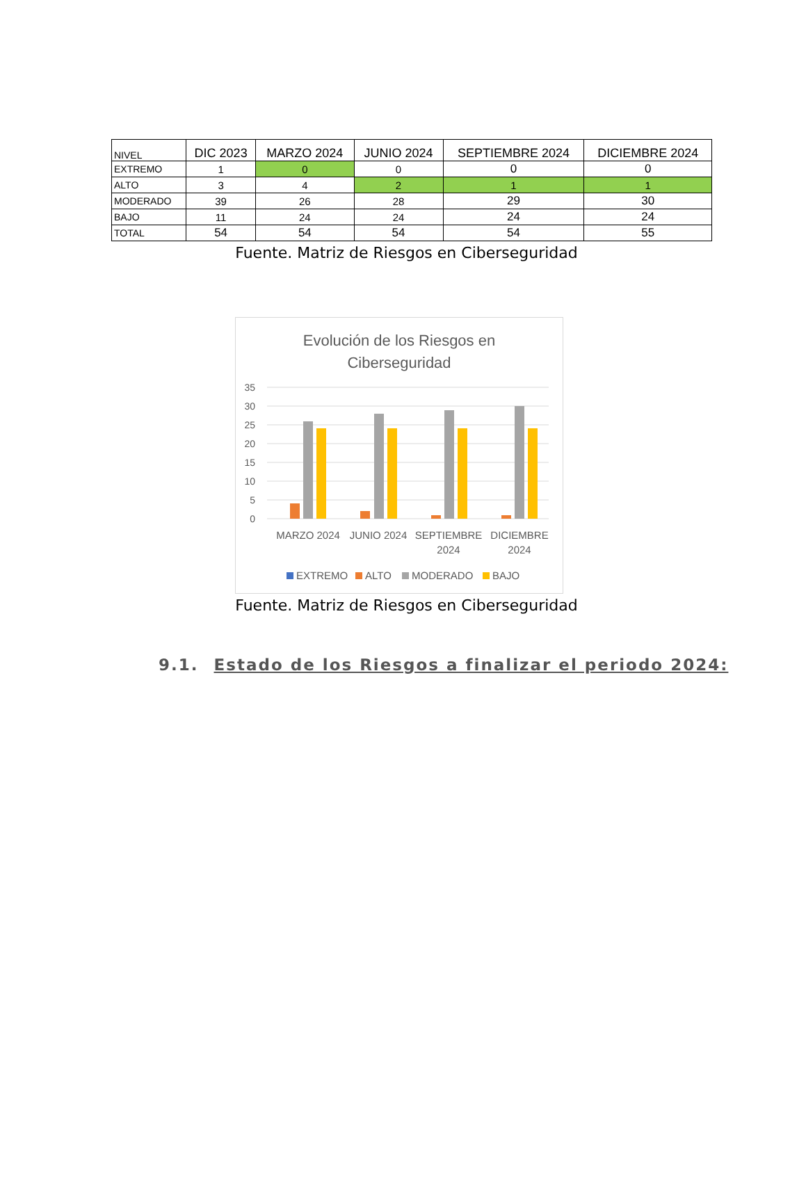| NIVEL | DIC 2023 | MARZO 2024 | JUNIO 2024 | SEPTIEMBRE 2024 | DICIEMBRE 2024 |
| --- | --- | --- | --- | --- | --- |
| EXTREMO | 1 | 0 | 0 | 0 | 0 |
| ALTO | 3 | 4 | 2 | 1 | 1 |
| MODERADO | 39 | 26 | 28 | 29 | 30 |
| BAJO | 11 | 24 | 24 | 24 | 24 |
| TOTAL | 54 | 54 | 54 | 54 | 55 |
Fuente. Matriz de Riesgos en Ciberseguridad
Evolución de los Riesgos en
Ciberseguridad
35
30
25
20
15
10
5
0
MARZO 2024
JUNIO 2024
SEPTIEMBRE
2024
DICIEMBRE
2024
EXTREMO
ALTO
MODERADO
BAJO
Fuente. Matriz de Riesgos en Ciberseguridad
9.1. Estado de los Riesgos a finalizar el periodo 2024: